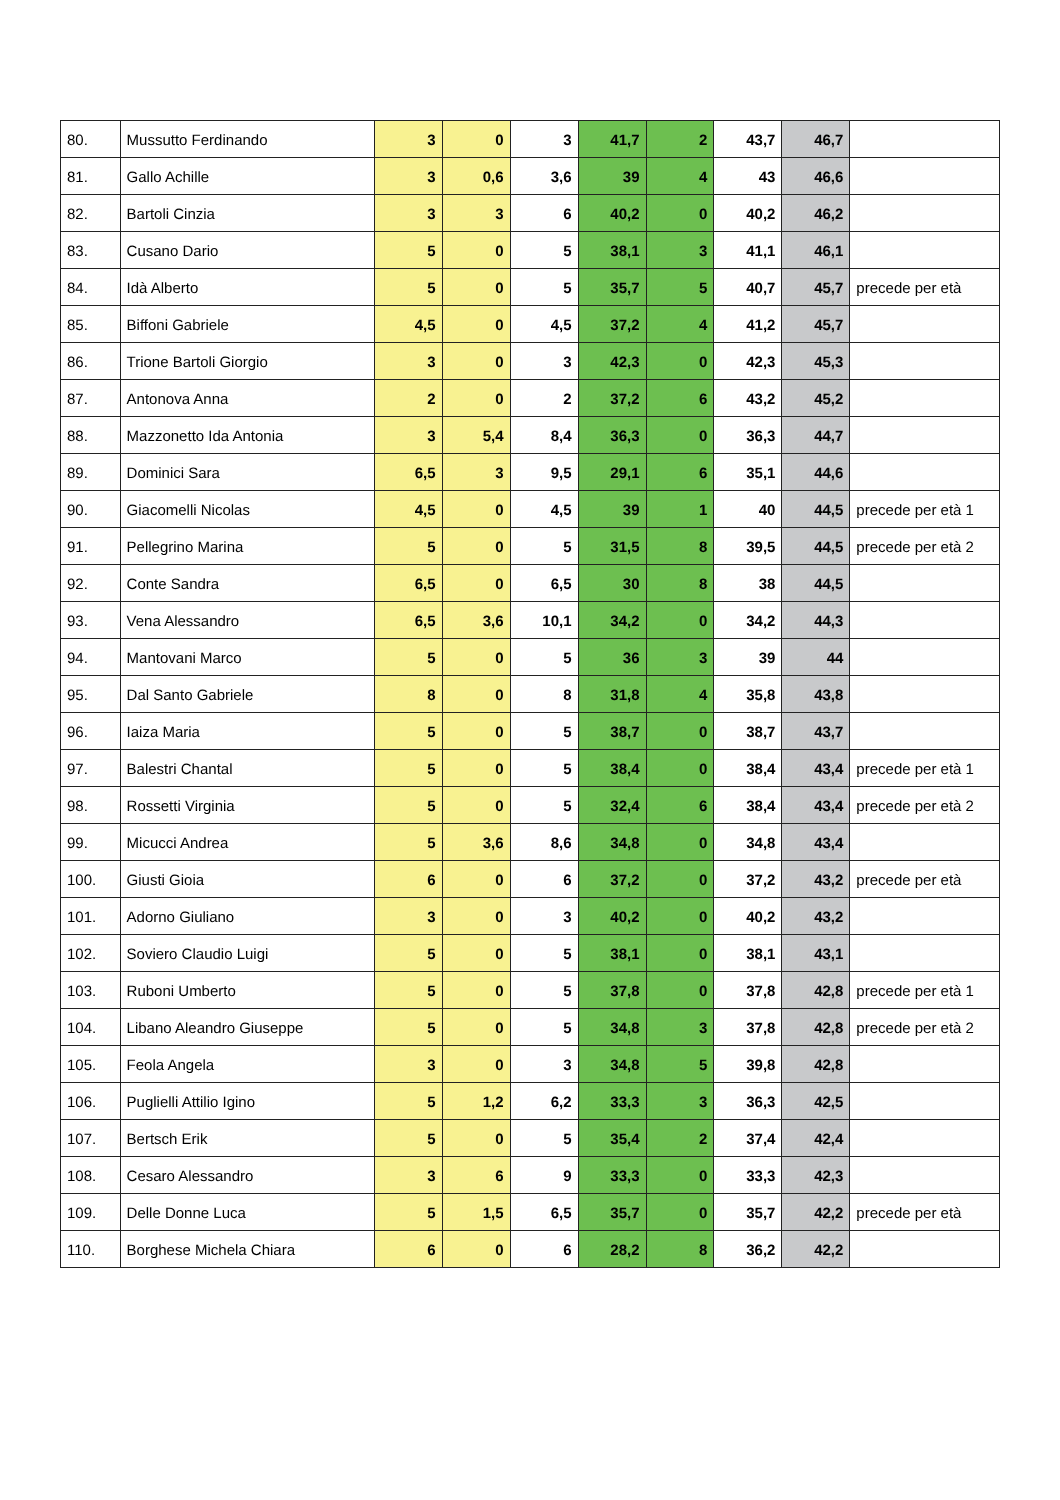| 80. | Mussutto Ferdinando | 3 | 0 | 3 | 41,7 | 2 | 43,7 | 46,7 | |
| 81. | Gallo Achille | 3 | 0,6 | 3,6 | 39 | 4 | 43 | 46,6 | |
| 82. | Bartoli Cinzia | 3 | 3 | 6 | 40,2 | 0 | 40,2 | 46,2 | |
| 83. | Cusano Dario | 5 | 0 | 5 | 38,1 | 3 | 41,1 | 46,1 | |
| 84. | Idà Alberto | 5 | 0 | 5 | 35,7 | 5 | 40,7 | 45,7 | precede per età |
| 85. | Biffoni Gabriele | 4,5 | 0 | 4,5 | 37,2 | 4 | 41,2 | 45,7 | |
| 86. | Trione Bartoli Giorgio | 3 | 0 | 3 | 42,3 | 0 | 42,3 | 45,3 | |
| 87. | Antonova Anna | 2 | 0 | 2 | 37,2 | 6 | 43,2 | 45,2 | |
| 88. | Mazzonetto Ida Antonia | 3 | 5,4 | 8,4 | 36,3 | 0 | 36,3 | 44,7 | |
| 89. | Dominici Sara | 6,5 | 3 | 9,5 | 29,1 | 6 | 35,1 | 44,6 | |
| 90. | Giacomelli Nicolas | 4,5 | 0 | 4,5 | 39 | 1 | 40 | 44,5 | precede per età 1 |
| 91. | Pellegrino Marina | 5 | 0 | 5 | 31,5 | 8 | 39,5 | 44,5 | precede per età 2 |
| 92. | Conte Sandra | 6,5 | 0 | 6,5 | 30 | 8 | 38 | 44,5 | |
| 93. | Vena Alessandro | 6,5 | 3,6 | 10,1 | 34,2 | 0 | 34,2 | 44,3 | |
| 94. | Mantovani Marco | 5 | 0 | 5 | 36 | 3 | 39 | 44 | |
| 95. | Dal Santo Gabriele | 8 | 0 | 8 | 31,8 | 4 | 35,8 | 43,8 | |
| 96. | Iaiza Maria | 5 | 0 | 5 | 38,7 | 0 | 38,7 | 43,7 | |
| 97. | Balestri Chantal | 5 | 0 | 5 | 38,4 | 0 | 38,4 | 43,4 | precede per età 1 |
| 98. | Rossetti Virginia | 5 | 0 | 5 | 32,4 | 6 | 38,4 | 43,4 | precede per età 2 |
| 99. | Micucci Andrea | 5 | 3,6 | 8,6 | 34,8 | 0 | 34,8 | 43,4 | |
| 100. | Giusti Gioia | 6 | 0 | 6 | 37,2 | 0 | 37,2 | 43,2 | precede per età |
| 101. | Adorno Giuliano | 3 | 0 | 3 | 40,2 | 0 | 40,2 | 43,2 | |
| 102. | Soviero Claudio Luigi | 5 | 0 | 5 | 38,1 | 0 | 38,1 | 43,1 | |
| 103. | Ruboni Umberto | 5 | 0 | 5 | 37,8 | 0 | 37,8 | 42,8 | precede per età 1 |
| 104. | Libano Aleandro Giuseppe | 5 | 0 | 5 | 34,8 | 3 | 37,8 | 42,8 | precede per età 2 |
| 105. | Feola Angela | 3 | 0 | 3 | 34,8 | 5 | 39,8 | 42,8 | |
| 106. | Puglielli Attilio Igino | 5 | 1,2 | 6,2 | 33,3 | 3 | 36,3 | 42,5 | |
| 107. | Bertsch Erik | 5 | 0 | 5 | 35,4 | 2 | 37,4 | 42,4 | |
| 108. | Cesaro Alessandro | 3 | 6 | 9 | 33,3 | 0 | 33,3 | 42,3 | |
| 109. | Delle Donne Luca | 5 | 1,5 | 6,5 | 35,7 | 0 | 35,7 | 42,2 | precede per età |
| 110. | Borghese Michela Chiara | 6 | 0 | 6 | 28,2 | 8 | 36,2 | 42,2 | |